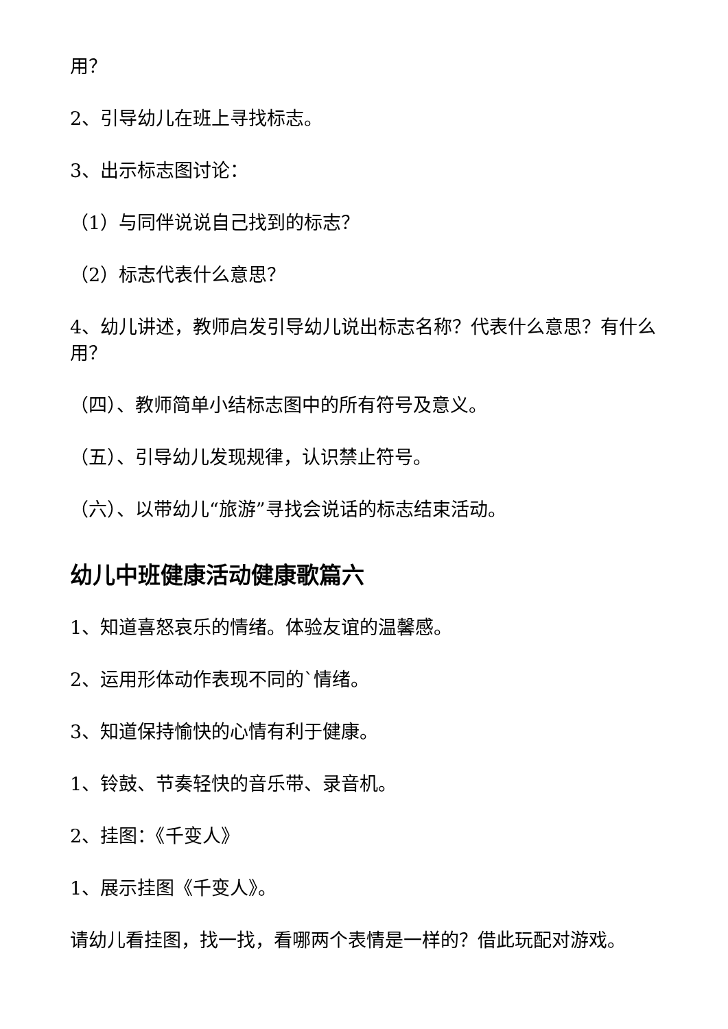用？
2、引导幼儿在班上寻找标志。
3、出示标志图讨论：
（1）与同伴说说自己找到的标志？
（2）标志代表什么意思？
4、幼儿讲述，教师启发引导幼儿说出标志名称？代表什么意思？有什么用？
（四）、教师简单小结标志图中的所有符号及意义。
（五）、引导幼儿发现规律，认识禁止符号。
（六）、以带幼儿“旅游”寻找会说话的标志结束活动。
幼儿中班健康活动健康歌篇六
1、知道喜怒哀乐的情绪。体验友谊的温馨感。
2、运用形体动作表现不同的`情绪。
3、知道保持愉快的心情有利于健康。
1、铃鼓、节奏轻快的音乐带、录音机。
2、挂图：《千变人》
1、展示挂图《千变人》。
请幼儿看挂图，找一找，看哪两个表情是一样的？借此玩配对游戏。